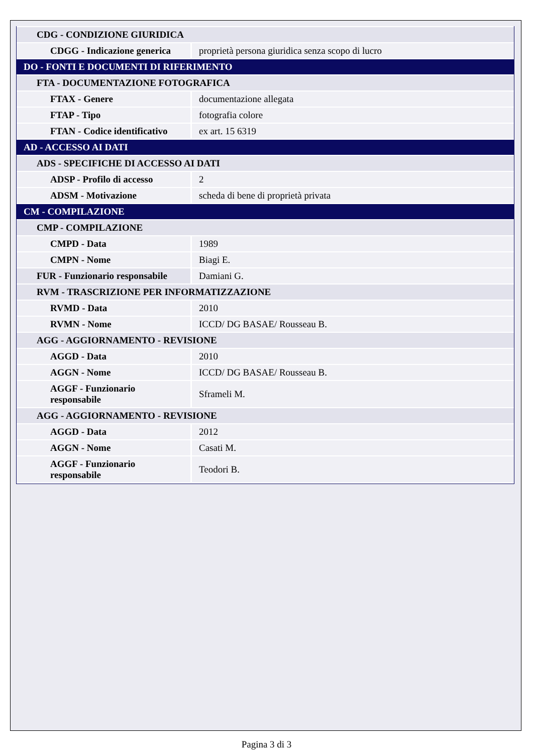| CDG - CONDIZIONE GIURIDICA | |
| CDGG - Indicazione generica | proprietà persona giuridica senza scopo di lucro |
| DO - FONTI E DOCUMENTI DI RIFERIMENTO | |
| FTA - DOCUMENTAZIONE FOTOGRAFICA | |
| FTAX - Genere | documentazione allegata |
| FTAP - Tipo | fotografia colore |
| FTAN - Codice identificativo | ex art. 15 6319 |
| AD - ACCESSO AI DATI | |
| ADS - SPECIFICHE DI ACCESSO AI DATI | |
| ADSP - Profilo di accesso | 2 |
| ADSM - Motivazione | scheda di bene di proprietà privata |
| CM - COMPILAZIONE | |
| CMP - COMPILAZIONE | |
| CMPD - Data | 1989 |
| CMPN - Nome | Biagi E. |
| FUR - Funzionario responsabile | Damiani G. |
| RVM - TRASCRIZIONE PER INFORMATIZZAZIONE | |
| RVMD - Data | 2010 |
| RVMN - Nome | ICCD/ DG BASAE/ Rousseau B. |
| AGG - AGGIORNAMENTO - REVISIONE | |
| AGGD - Data | 2010 |
| AGGN - Nome | ICCD/ DG BASAE/ Rousseau B. |
| AGGF - Funzionario responsabile | Sframeli M. |
| AGG - AGGIORNAMENTO - REVISIONE | |
| AGGD - Data | 2012 |
| AGGN - Nome | Casati M. |
| AGGF - Funzionario responsabile | Teodori B. |
Pagina 3 di 3